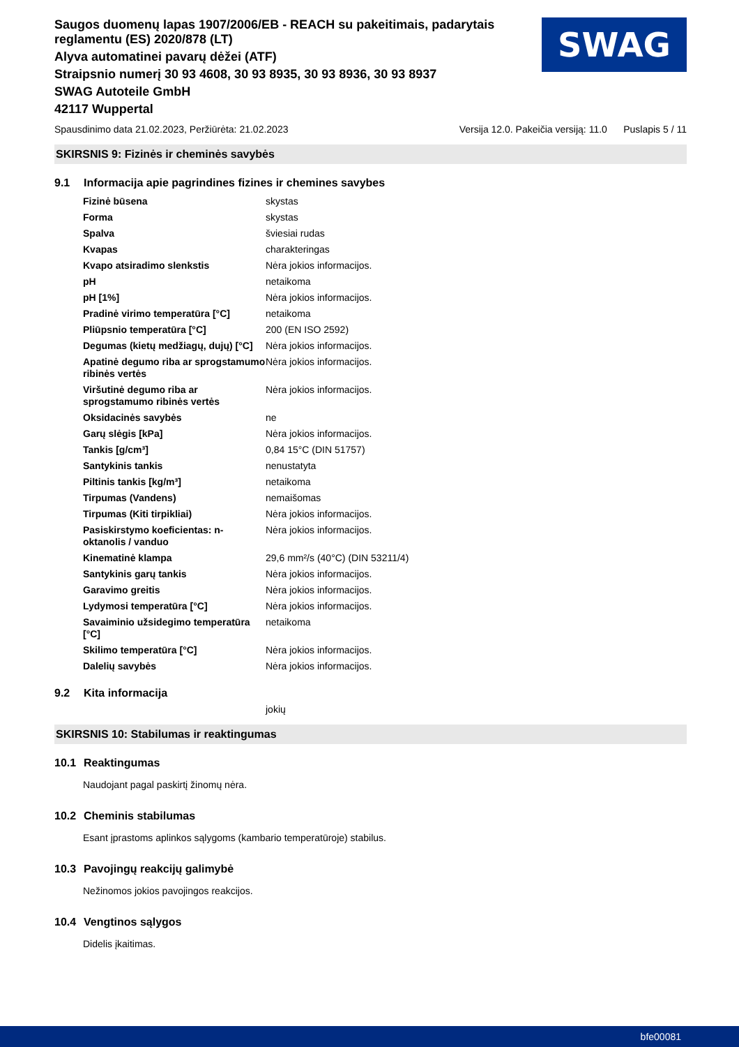Saugos duomenų lapas 1907/2006/EB - REACH su pakeitimais, padarytais
reglamentu (ES) 2020/878 (LT)
Alyva automatinei pavarų dėžei (ATF)
Straipsnio numerį 30 93 4608, 30 93 8935, 30 93 8936, 30 93 8937
SWAG Autoteile GmbH
42117 Wuppertal
SWAG
Spausdinimo data 21.02.2023, Peržiūrėta: 21.02.2023 Versija 12.0. Pakeičia versiją: 11.0 Puslapis 5 / 11
SKIRSNIS 9: Fizinės ir cheminės savybės
9.1 Informacija apie pagrindines fizines ir chemines savybes
| Fizinė būsena | skystas |
| Forma | skystas |
| Spalva | šviesiai rudas |
| Kvapas | charakteringas |
| Kvapo atsiradimo slenkstis | Nėra jokios informacijos. |
| pH | netaikoma |
| pH [1%] | Nėra jokios informacijos. |
| Pradinė virimo temperatūra [°C] | netaikoma |
| Pliūpsnio temperatūra [°C] | 200 (EN ISO 2592) |
| Degumas (kietų medžiagų, dujų) [°C] | Nėra jokios informacijos. |
| Apatinė degumo riba ar sprogstamumo ribinės vertės | Nėra jokios informacijos. |
| Viršutinė degumo riba ar sprogstamumo ribinės vertės | Nėra jokios informacijos. |
| Oksidacinės savybės | ne |
| Garų slėgis [kPa] | Nėra jokios informacijos. |
| Tankis [g/cm³] | 0,84 15°C (DIN 51757) |
| Santykinis tankis | nenustatyta |
| Piltinis tankis [kg/m³] | netaikoma |
| Tirpumas (Vandens) | nemaišomas |
| Tirpumas (Kiti tirpikliai) | Nėra jokios informacijos. |
| Pasiskirstymo koeficientas: n-oktanolis / vanduo | Nėra jokios informacijos. |
| Kinematinė klampa | 29,6 mm²/s (40°C) (DIN 53211/4) |
| Santykinis garų tankis | Nėra jokios informacijos. |
| Garavimo greitis | Nėra jokios informacijos. |
| Lydymosi temperatūra [°C] | Nėra jokios informacijos. |
| Savaiminio užsidegimo temperatūra [°C] | netaikoma |
| Skilimo temperatūra [°C] | Nėra jokios informacijos. |
| Dalelių savybės | Nėra jokios informacijos. |
9.2 Kita informacija
jokių
SKIRSNIS 10: Stabilumas ir reaktingumas
10.1 Reaktingumas
Naudojant pagal paskirtį žinomų nėra.
10.2 Cheminis stabilumas
Esant įprastoms aplinkos sąlygoms (kambario temperatūroje) stabilus.
10.3 Pavojingų reakcijų galimybė
Nežinomos jokios pavojingos reakcijos.
10.4 Vengtinos sąlygos
Didelis įkaitimas.
bfe00081